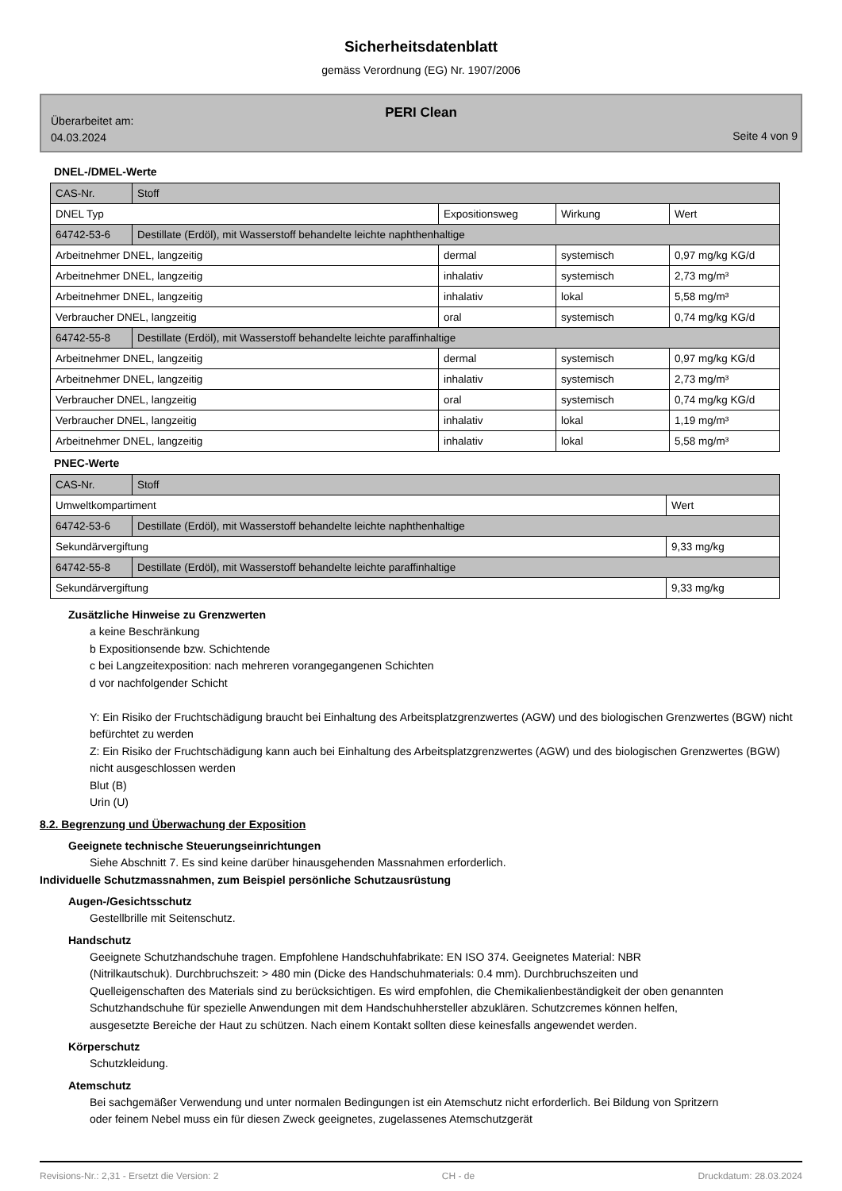Sicherheitsdatenblatt
gemäss Verordnung (EG) Nr. 1907/2006
PERI Clean
Überarbeitet am:
04.03.2024
Seite 4 von 9
DNEL-/DMEL-Werte
| CAS-Nr. | Stoff | | | |
| DNEL Typ | | Expositionsweg | Wirkung | Wert |
| 64742-53-6 | Destillate (Erdöl), mit Wasserstoff behandelte leichte naphthenhaltige | | | |
| Arbeitnehmer DNEL, langzeitig | | dermal | systemisch | 0,97 mg/kg KG/d |
| Arbeitnehmer DNEL, langzeitig | | inhalativ | systemisch | 2,73 mg/m³ |
| Arbeitnehmer DNEL, langzeitig | | inhalativ | lokal | 5,58 mg/m³ |
| Verbraucher DNEL, langzeitig | | oral | systemisch | 0,74 mg/kg KG/d |
| 64742-55-8 | Destillate (Erdöl), mit Wasserstoff behandelte leichte paraffinhaltige | | | |
| Arbeitnehmer DNEL, langzeitig | | dermal | systemisch | 0,97 mg/kg KG/d |
| Arbeitnehmer DNEL, langzeitig | | inhalativ | systemisch | 2,73 mg/m³ |
| Verbraucher DNEL, langzeitig | | oral | systemisch | 0,74 mg/kg KG/d |
| Verbraucher DNEL, langzeitig | | inhalativ | lokal | 1,19 mg/m³ |
| Arbeitnehmer DNEL, langzeitig | | inhalativ | lokal | 5,58 mg/m³ |
PNEC-Werte
| CAS-Nr. | Stoff | |
| Umweltkompartiment | | Wert |
| 64742-53-6 | Destillate (Erdöl), mit Wasserstoff behandelte leichte naphthenhaltige | |
| Sekundärvergiftung | | 9,33 mg/kg |
| 64742-55-8 | Destillate (Erdöl), mit Wasserstoff behandelte leichte paraffinhaltige | |
| Sekundärvergiftung | | 9,33 mg/kg |
Zusätzliche Hinweise zu Grenzwerten
a keine Beschränkung
b Expositionsende bzw. Schichtende
c bei Langzeitexposition: nach mehreren vorangegangenen Schichten
d vor nachfolgender Schicht
Y: Ein Risiko der Fruchtschädigung braucht bei Einhaltung des Arbeitsplatzgrenzwertes (AGW) und des biologischen Grenzwertes (BGW) nicht befürchtet zu werden
Z: Ein Risiko der Fruchtschädigung kann auch bei Einhaltung des Arbeitsplatzgrenzwertes (AGW) und des biologischen Grenzwertes (BGW) nicht ausgeschlossen werden
Blut (B)
Urin (U)
8.2. Begrenzung und Überwachung der Exposition
Geeignete technische Steuerungseinrichtungen
Siehe Abschnitt 7. Es sind keine darüber hinausgehenden Massnahmen erforderlich.
Individuelle Schutzmassnahmen, zum Beispiel persönliche Schutzausrüstung
Augen-/Gesichtsschutz
Gestellbrille mit Seitenschutz.
Handschutz
Geeignete Schutzhandschuhe tragen. Empfohlene Handschuhfabrikate: EN ISO 374. Geeignetes Material: NBR (Nitrilkautschuk). Durchbruchszeit: > 480 min (Dicke des Handschuhmaterials: 0.4 mm). Durchbruchszeiten und Quelleigenschaften des Materials sind zu berücksichtigen. Es wird empfohlen, die Chemikalienbeständigkeit der oben genannten Schutzhandschuhe für spezielle Anwendungen mit dem Handschuhhersteller abzuklären. Schutzcremes können helfen, ausgesetzte Bereiche der Haut zu schützen. Nach einem Kontakt sollten diese keinesfalls angewendet werden.
Körperschutz
Schutzkleidung.
Atemschutz
Bei sachgemäßer Verwendung und unter normalen Bedingungen ist ein Atemschutz nicht erforderlich. Bei Bildung von Spritzern oder feinem Nebel muss ein für diesen Zweck geeignetes, zugelassenes Atemschutzgerät
Revisions-Nr.: 2,31 - Ersetzt die Version: 2 CH - de Druckdatum: 28.03.2024